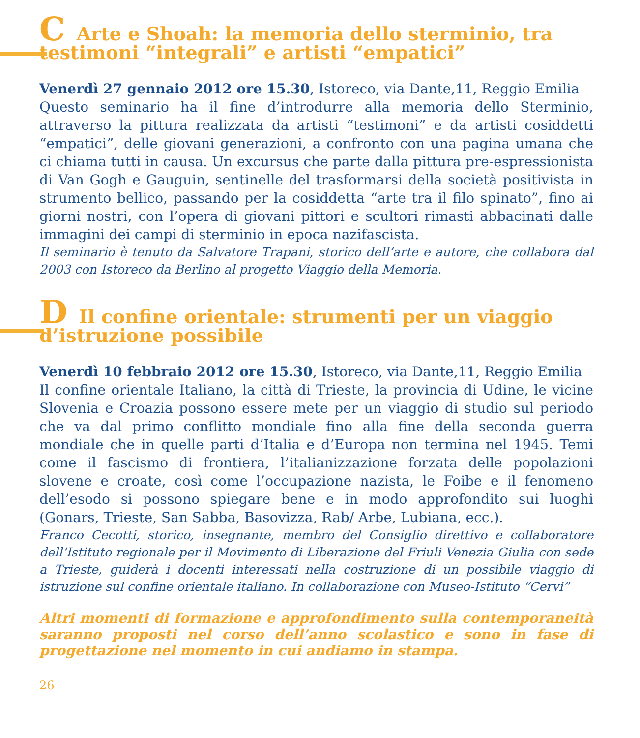C Arte e Shoah: la memoria dello sterminio, tra testimoni “integrali” e artisti “empatici”
Venerdì 27 gennaio 2012 ore 15.30, Istoreco, via Dante,11, Reggio Emilia
Questo seminario ha il fine d’introdurre alla memoria dello Sterminio, attraverso la pittura realizzata da artisti “testimoni” e da artisti cosiddetti “empatici”, delle giovani generazioni, a confronto con una pagina umana che ci chiama tutti in causa. Un excursus che parte dalla pittura pre-espressionista di Van Gogh e Gauguin, sentinelle del trasformarsi della società positivista in strumento bellico, passando per la cosiddetta “arte tra il filo spinato”, fino ai giorni nostri, con l’opera di giovani pittori e scultori rimasti abbacinati dalle immagini dei campi di sterminio in epoca nazifascista.
Il seminario è tenuto da Salvatore Trapani, storico dell’arte e autore, che collabora dal 2003 con Istoreco da Berlino al progetto Viaggio della Memoria.
D Il confine orientale: strumenti per un viaggio d’istruzione possibile
Venerdì 10 febbraio 2012 ore 15.30, Istoreco, via Dante,11, Reggio Emilia
Il confine orientale Italiano, la città di Trieste, la provincia di Udine, le vicine Slovenia e Croazia possono essere mete per un viaggio di studio sul periodo che va dal primo conflitto mondiale fino alla fine della seconda guerra mondiale che in quelle parti d’Italia e d’Europa non termina nel 1945. Temi come il fascismo di frontiera, l’italianizzazione forzata delle popolazioni slovene e croate, così come l’occupazione nazista, le Foibe e il fenomeno dell’esodo si possono spiegare bene e in modo approfondito sui luoghi (Gonars, Trieste, San Sabba, Basovizza, Rab/ Arbe, Lubiana, ecc.).
Franco Cecotti, storico, insegnante, membro del Consiglio direttivo e collaboratore dell’Istituto regionale per il Movimento di Liberazione del Friuli Venezia Giulia con sede a Trieste, guiderà i docenti interessati nella costruzione di un possibile viaggio di istruzione sul confine orientale italiano. In collaborazione con Museo-Istituto “Cervi”
Altri momenti di formazione e approfondimento sulla contemporaneità saranno proposti nel corso dell’anno scolastico e sono in fase di progettazione nel momento in cui andiamo in stampa.
26